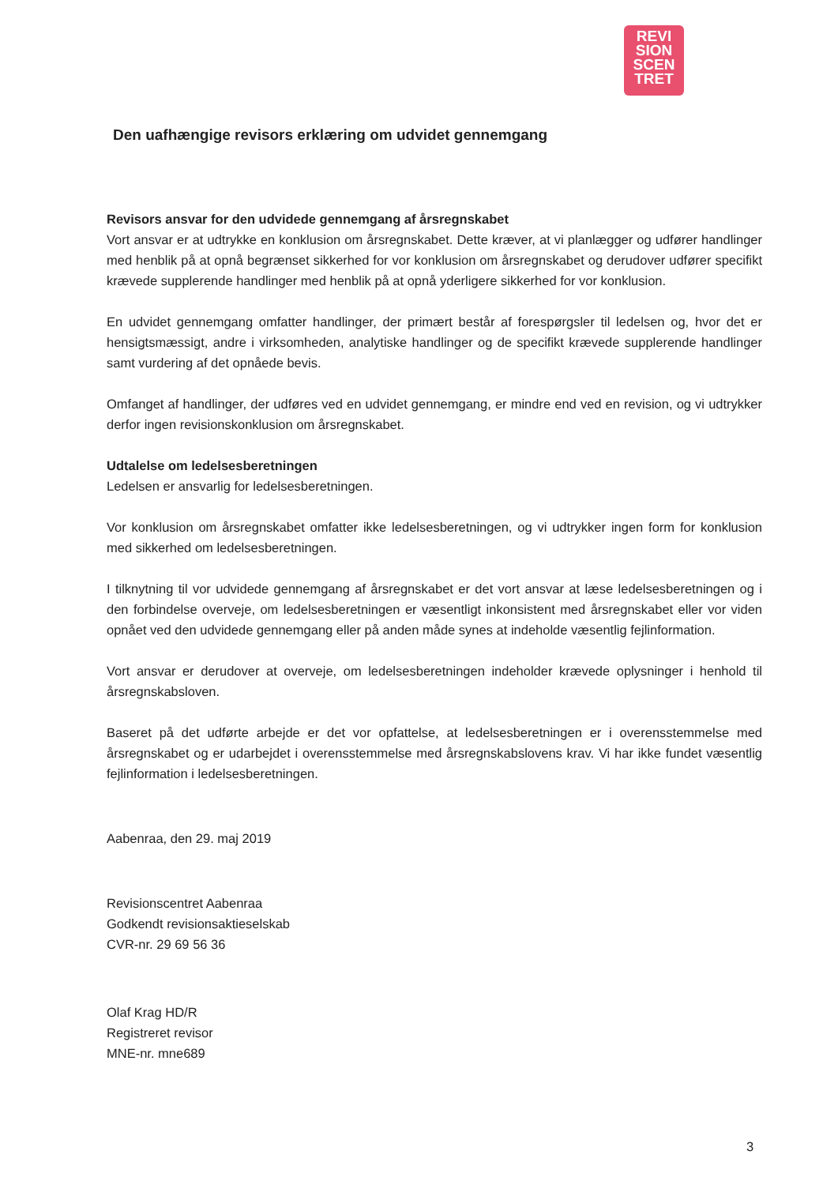REVI
SION
SCEN
TRET
Den uafhængige revisors erklæring om udvidet gennemgang
Revisors ansvar for den udvidede gennemgang af årsregnskabet
Vort ansvar er at udtrykke en konklusion om årsregnskabet. Dette kræver, at vi planlægger og udfører handlinger med henblik på at opnå begrænset sikkerhed for vor konklusion om årsregnskabet og derudover udfører specifikt krævede supplerende handlinger med henblik på at opnå yderligere sikkerhed for vor konklusion.
En udvidet gennemgang omfatter handlinger, der primært består af forespørgsler til ledelsen og, hvor det er hensigtsmæssigt, andre i virksomheden, analytiske handlinger og de specifikt krævede supplerende handlinger samt vurdering af det opnåede bevis.
Omfanget af handlinger, der udføres ved en udvidet gennemgang, er mindre end ved en revision, og vi udtrykker derfor ingen revisionskonklusion om årsregnskabet.
Udtalelse om ledelsesberetningen
Ledelsen er ansvarlig for ledelsesberetningen.
Vor konklusion om årsregnskabet omfatter ikke ledelsesberetningen, og vi udtrykker ingen form for konklusion med sikkerhed om ledelsesberetningen.
I tilknytning til vor udvidede gennemgang af årsregnskabet er det vort ansvar at læse ledelsesberetningen og i den forbindelse overveje, om ledelsesberetningen er væsentligt inkonsistent med årsregnskabet eller vor viden opnået ved den udvidede gennemgang eller på anden måde synes at indeholde væsentlig fejlinformation.
Vort ansvar er derudover at overveje, om ledelsesberetningen indeholder krævede oplysninger i henhold til årsregnskabsloven.
Baseret på det udførte arbejde er det vor opfattelse, at ledelsesberetningen er i overensstemmelse med årsregnskabet og er udarbejdet i overensstemmelse med årsregnskabslovens krav. Vi har ikke fundet væsentlig fejlinformation i ledelsesberetningen.
Aabenraa, den 29. maj 2019
Revisionscentret Aabenraa
Godkendt revisionsaktieselskab
CVR-nr. 29 69 56 36
Olaf Krag HD/R
Registreret revisor
MNE-nr. mne689
3